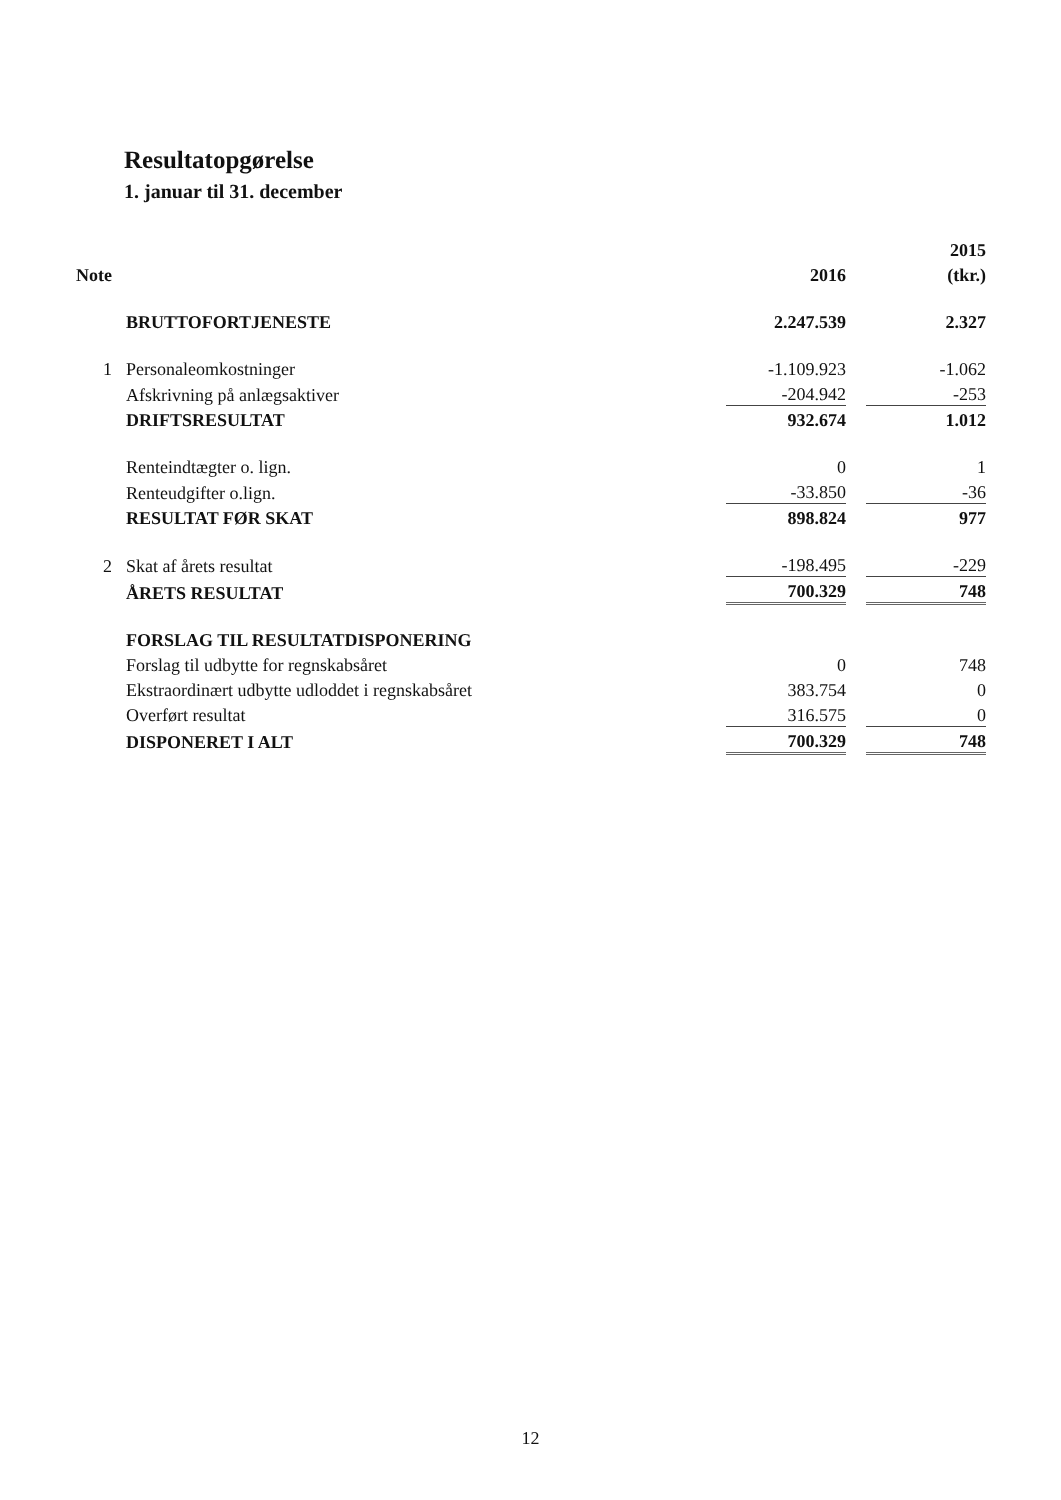Resultatopgørelse
1. januar til 31. december
| | | | | 2015 |
| --- | --- | --- | --- | --- |
| Note | | 2016 | | (tkr.) |
| | BRUTTOFORTJENESTE | 2.247.539 | | 2.327 |
| 1 | Personaleomkostninger | -1.109.923 | | -1.062 |
| | Afskrivning på anlægsaktiver | -204.942 | | -253 |
| | DRIFTSRESULTAT | 932.674 | | 1.012 |
| | Renteindtægter o. lign. | 0 | | 1 |
| | Renteudgifter o.lign. | -33.850 | | -36 |
| | RESULTAT FØR SKAT | 898.824 | | 977 |
| 2 | Skat af årets resultat | -198.495 | | -229 |
| | ÅRETS RESULTAT | 700.329 | | 748 |
| | FORSLAG TIL RESULTATDISPONERING | | | |
| | Forslag til udbytte for regnskabsåret | 0 | | 748 |
| | Ekstraordinært udbytte udloddet i regnskabsåret | 383.754 | | 0 |
| | Overført resultat | 316.575 | | 0 |
| | DISPONERET I ALT | 700.329 | | 748 |
12